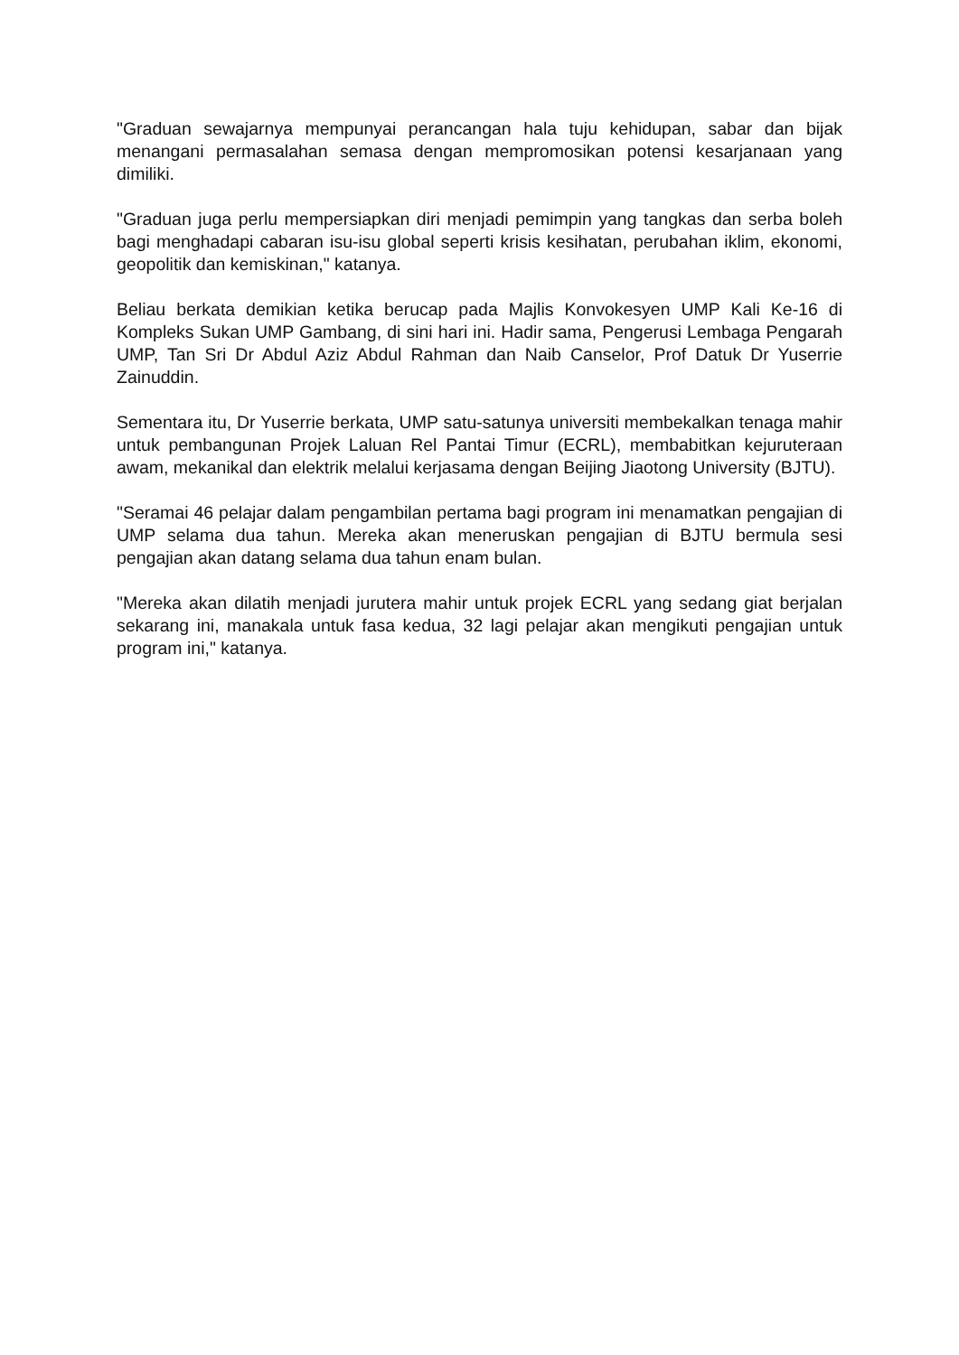"Graduan sewajarnya mempunyai perancangan hala tuju kehidupan, sabar dan bijak menangani permasalahan semasa dengan mempromosikan potensi kesarjanaan yang dimiliki.
"Graduan juga perlu mempersiapkan diri menjadi pemimpin yang tangkas dan serba boleh bagi menghadapi cabaran isu-isu global seperti krisis kesihatan, perubahan iklim, ekonomi, geopolitik dan kemiskinan," katanya.
Beliau berkata demikian ketika berucap pada Majlis Konvokesyen UMP Kali Ke-16 di Kompleks Sukan UMP Gambang, di sini hari ini. Hadir sama, Pengerusi Lembaga Pengarah UMP, Tan Sri Dr Abdul Aziz Abdul Rahman dan Naib Canselor, Prof Datuk Dr Yuserrie Zainuddin.
Sementara itu, Dr Yuserrie berkata, UMP satu-satunya universiti membekalkan tenaga mahir untuk pembangunan Projek Laluan Rel Pantai Timur (ECRL), membabitkan kejuruteraan awam, mekanikal dan elektrik melalui kerjasama dengan Beijing Jiaotong University (BJTU).
"Seramai 46 pelajar dalam pengambilan pertama bagi program ini menamatkan pengajian di UMP selama dua tahun. Mereka akan meneruskan pengajian di BJTU bermula sesi pengajian akan datang selama dua tahun enam bulan.
"Mereka akan dilatih menjadi jurutera mahir untuk projek ECRL yang sedang giat berjalan sekarang ini, manakala untuk fasa kedua, 32 lagi pelajar akan mengikuti pengajian untuk program ini," katanya.